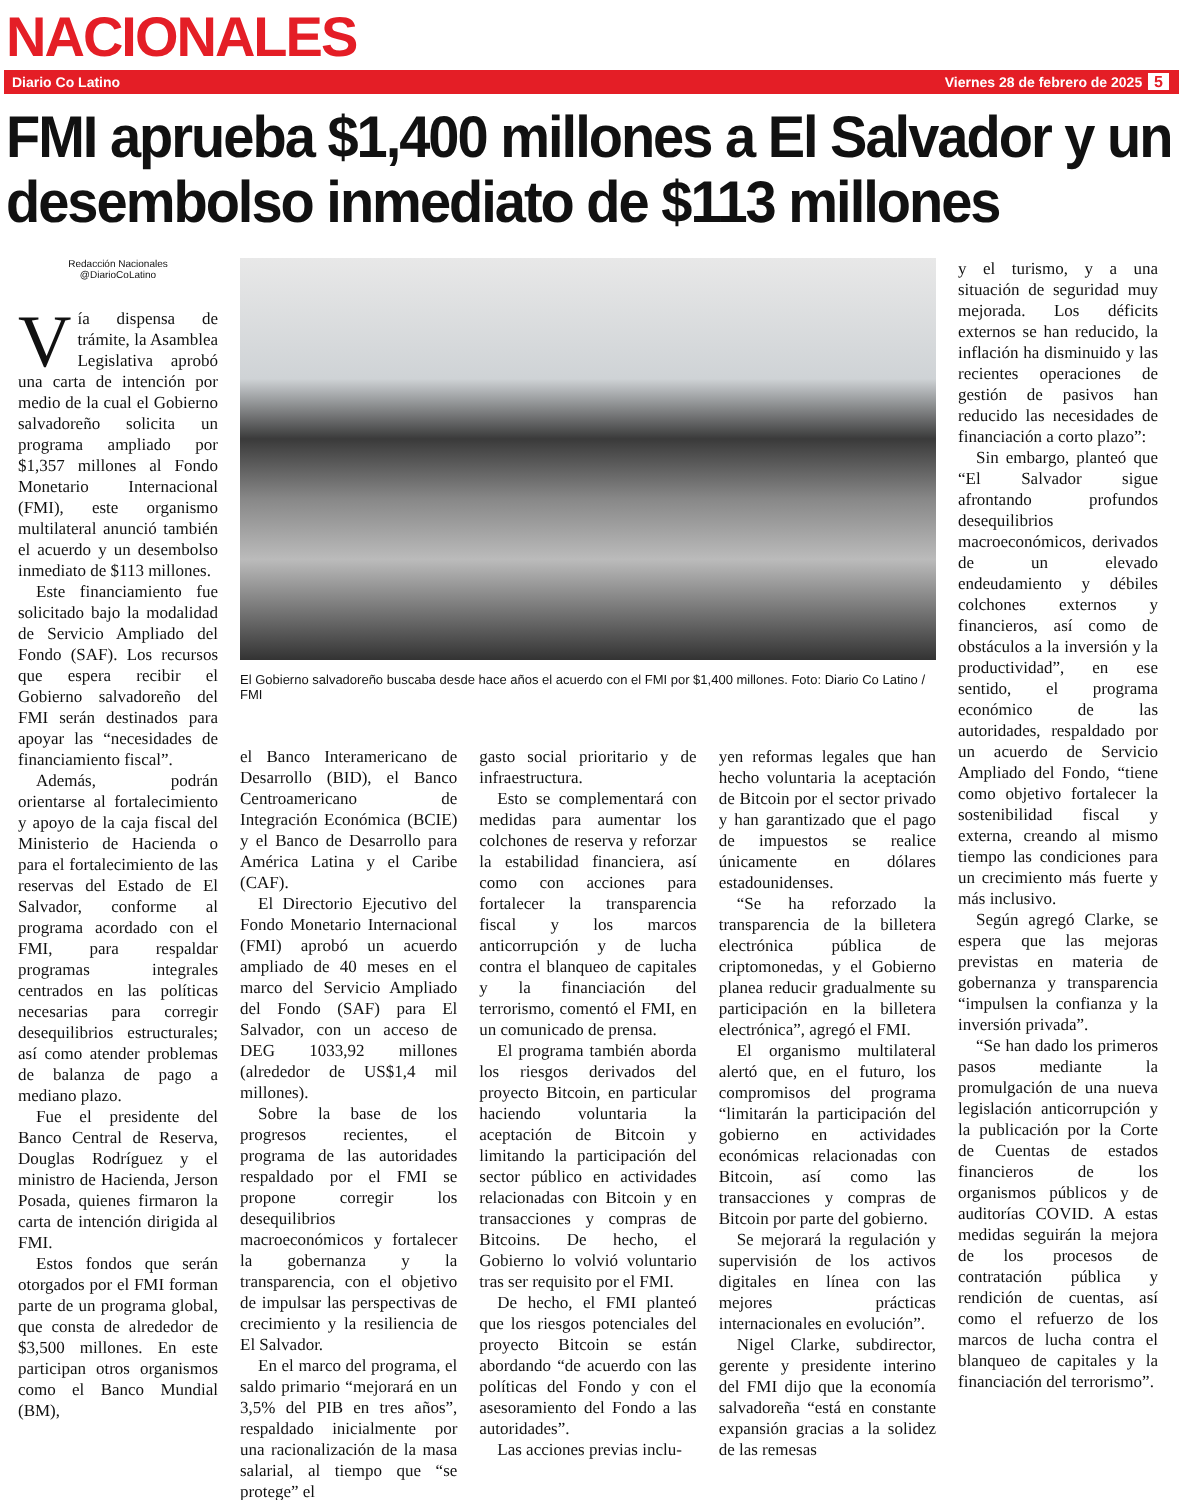NACIONALES
Diario Co Latino Viernes 28 de febrero de 2025 5
FMI aprueba $1,400 millones a El Salvador y un desembolso inmediato de $113 millones
Redacción Nacionales
@DiarioCoLatino
Vía dispensa de trámite, la Asamblea Legislativa aprobó una carta de intención por medio de la cual el Gobierno salvadoreño solicita un programa ampliado por $1,357 millones al Fondo Monetario Internacional (FMI), este organismo multilateral anunció también el acuerdo y un desembolso inmediato de $113 millones.
Este financiamiento fue solicitado bajo la modalidad de Servicio Ampliado del Fondo (SAF). Los recursos que espera recibir el Gobierno salvadoreño del FMI serán destinados para apoyar las “necesidades de financiamiento fiscal”.
Además, podrán orientarse al fortalecimiento y apoyo de la caja fiscal del Ministerio de Hacienda o para el fortalecimiento de las reservas del Estado de El Salvador, conforme al programa acordado con el FMI, para respaldar programas integrales centrados en las políticas necesarias para corregir desequilibrios estructurales; así como atender problemas de balanza de pago a mediano plazo.
Fue el presidente del Banco Central de Reserva, Douglas Rodríguez y el ministro de Hacienda, Jerson Posada, quienes firmaron la carta de intención dirigida al FMI.
Estos fondos que serán otorgados por el FMI forman parte de un programa global, que consta de alrededor de $3,500 millones. En este participan otros organismos como el Banco Mundial (BM),
El Gobierno salvadoreño buscaba desde hace años el acuerdo con el FMI por $1,400 millones. Foto: Diario Co Latino / FMI
el Banco Interamericano de Desarrollo (BID), el Banco Centroamericano de Integración Económica (BCIE) y el Banco de Desarrollo para América Latina y el Caribe (CAF).
El Directorio Ejecutivo del Fondo Monetario Internacional (FMI) aprobó un acuerdo ampliado de 40 meses en el marco del Servicio Ampliado del Fondo (SAF) para El Salvador, con un acceso de DEG 1033,92 millones (alrededor de US$1,4 mil millones).
Sobre la base de los progresos recientes, el programa de las autoridades respaldado por el FMI se propone corregir los desequilibrios macroeconómicos y fortalecer la gobernanza y la transparencia, con el objetivo de impulsar las perspectivas de crecimiento y la resiliencia de El Salvador.
En el marco del programa, el saldo primario “mejorará en un 3,5% del PIB en tres años”, respaldado inicialmente por una racionalización de la masa salarial, al tiempo que “se protege” el
gasto social prioritario y de infraestructura.
Esto se complementará con medidas para aumentar los colchones de reserva y reforzar la estabilidad financiera, así como con acciones para fortalecer la transparencia fiscal y los marcos anticorrupción y de lucha contra el blanqueo de capitales y la financiación del terrorismo, comentó el FMI, en un comunicado de prensa.
El programa también aborda los riesgos derivados del proyecto Bitcoin, en particular haciendo voluntaria la aceptación de Bitcoin y limitando la participación del sector público en actividades relacionadas con Bitcoin y en transacciones y compras de Bitcoins. De hecho, el Gobierno lo volvió voluntario tras ser requisito por el FMI.
De hecho, el FMI planteó que los riesgos potenciales del proyecto Bitcoin se están abordando “de acuerdo con las políticas del Fondo y con el asesoramiento del Fondo a las autoridades”.
Las acciones previas inclu-
yen reformas legales que han hecho voluntaria la aceptación de Bitcoin por el sector privado y han garantizado que el pago de impuestos se realice únicamente en dólares estadounidenses.
“Se ha reforzado la transparencia de la billetera electrónica pública de criptomonedas, y el Gobierno planea reducir gradualmente su participación en la billetera electrónica”, agregó el FMI.
El organismo multilateral alertó que, en el futuro, los compromisos del programa “limitarán la participación del gobierno en actividades económicas relacionadas con Bitcoin, así como las transacciones y compras de Bitcoin por parte del gobierno.
Se mejorará la regulación y supervisión de los activos digitales en línea con las mejores prácticas internacionales en evolución”.
Nigel Clarke, subdirector, gerente y presidente interino del FMI dijo que la economía salvadoreña “está en constante expansión gracias a la solidez de las remesas
y el turismo, y a una situación de seguridad muy mejorada. Los déficits externos se han reducido, la inflación ha disminuido y las recientes operaciones de gestión de pasivos han reducido las necesidades de financiación a corto plazo”:
Sin embargo, planteó que “El Salvador sigue afrontando profundos desequilibrios macroeconómicos, derivados de un elevado endeudamiento y débiles colchones externos y financieros, así como de obstáculos a la inversión y la productividad”, en ese sentido, el programa económico de las autoridades, respaldado por un acuerdo de Servicio Ampliado del Fondo, “tiene como objetivo fortalecer la sostenibilidad fiscal y externa, creando al mismo tiempo las condiciones para un crecimiento más fuerte y más inclusivo.
Según agregó Clarke, se espera que las mejoras previstas en materia de gobernanza y transparencia “impulsen la confianza y la inversión privada”.
“Se han dado los primeros pasos mediante la promulgación de una nueva legislación anticorrupción y la publicación por la Corte de Cuentas de estados financieros de los organismos públicos y de auditorías COVID. A estas medidas seguirán la mejora de los procesos de contratación pública y rendición de cuentas, así como el refuerzo de los marcos de lucha contra el blanqueo de capitales y la financiación del terrorismo”.